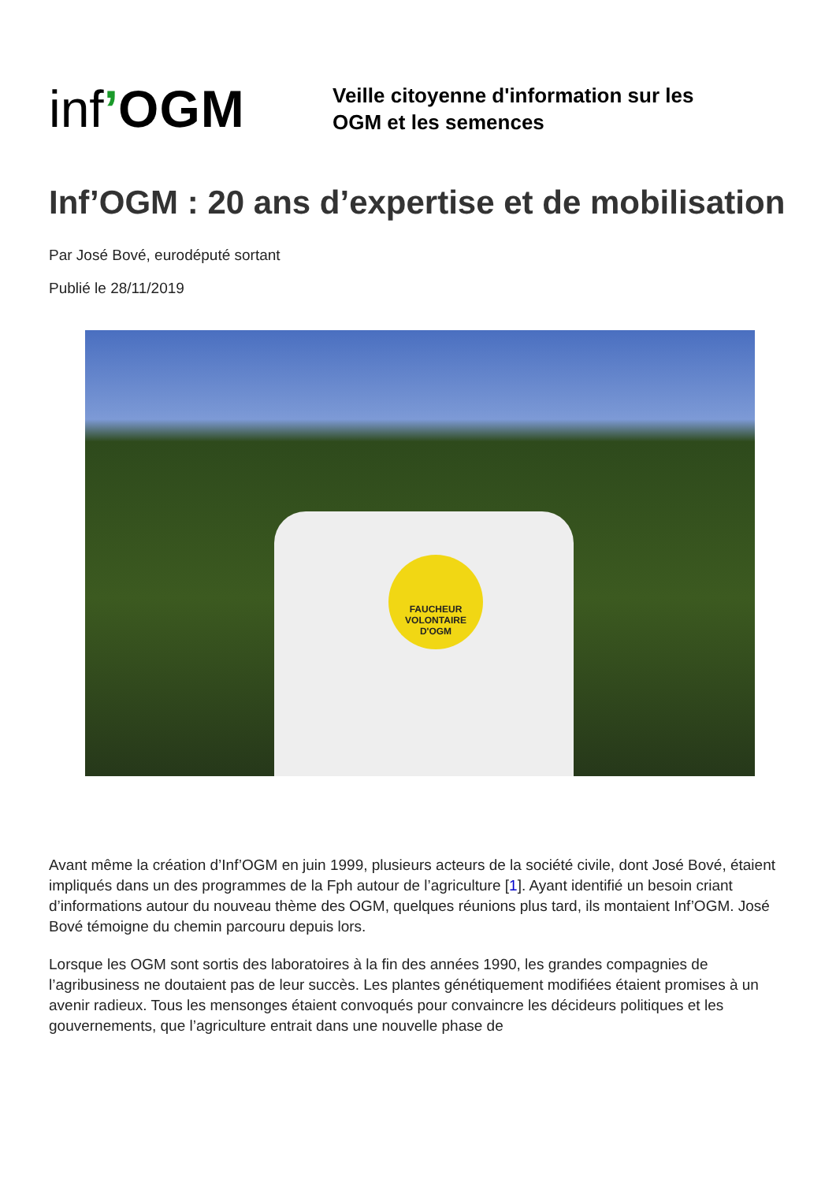inf’OGM
Veille citoyenne d'information sur les
OGM et les semences
Inf’OGM : 20 ans d’expertise et de mobilisation
Par José Bové, eurodéputé sortant
Publié le 28/11/2019
FAUCHEUR VOLONTAIRE D'OGM
Avant même la création d’Inf’OGM en juin 1999, plusieurs acteurs de la société civile, dont José Bové, étaient impliqués dans un des programmes de la Fph autour de l’agriculture [1]. Ayant identifié un besoin criant d’informations autour du nouveau thème des OGM, quelques réunions plus tard, ils montaient Inf’OGM. José Bové témoigne du chemin parcouru depuis lors.
Lorsque les OGM sont sortis des laboratoires à la fin des années 1990, les grandes compagnies de l’agribusiness ne doutaient pas de leur succès. Les plantes génétiquement modifiées étaient promises à un avenir radieux. Tous les mensonges étaient convoqués pour convaincre les décideurs politiques et les gouvernements, que l’agriculture entrait dans une nouvelle phase de